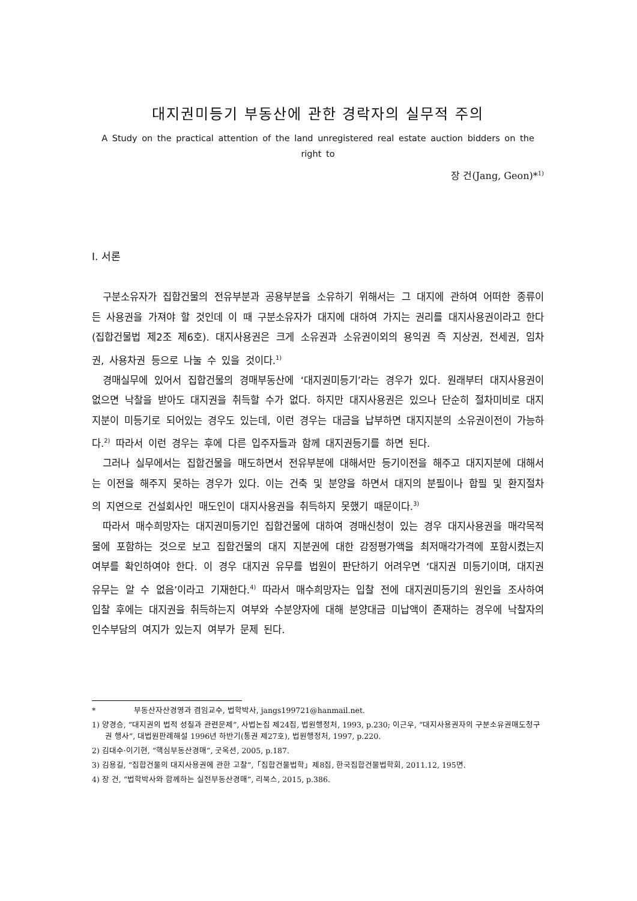대지권미등기 부동산에 관한 경락자의 실무적 주의
A Study on the practical attention of the land unregistered real estate auction bidders on the right to
장 건(Jang, Geon)*<sup>1)</sup>
Ⅰ. 서론
구분소유자가 집합건물의 전유부분과 공용부분을 소유하기 위해서는 그 대지에 관하여 어떠한 종류이든 사용권을 가져야 할 것인데 이 때 구분소유자가 대지에 대하여 가지는 권리를 대지사용권이라고 한다(집합건물법 제2조 제6호). 대지사용권은 크게 소유권과 소유권이외의 용익권 즉 지상권, 전세권, 임차권, 사용차권 등으로 나눌 수 있을 것이다.<sup>1)</sup>
경매실무에 있어서 집합건물의 경매부동산에 ‘대지권미등기’라는 경우가 있다. 원래부터 대지사용권이 없으면 낙찰을 받아도 대지권을 취득할 수가 없다. 하지만 대지사용권은 있으나 단순히 절차미비로 대지 지분이 미등기로 되어있는 경우도 있는데, 이런 경우는 대금을 납부하면 대지지분의 소유권이전이 가능하다.<sup>2)</sup> 따라서 이런 경우는 후에 다른 입주자들과 함께 대지권등기를 하면 된다.
그러나 실무에서는 집합건물을 매도하면서 전유부분에 대해서만 등기이전을 해주고 대지지분에 대해서는 이전을 해주지 못하는 경우가 있다. 이는 건축 및 분양을 하면서 대지의 분필이나 합필 및 환지절차의 지연으로 건설회사인 매도인이 대지사용권을 취득하지 못했기 때문이다.<sup>3)</sup>
따라서 매수희망자는 대지권미등기인 집합건물에 대하여 경매신청이 있는 경우 대지사용권을 매각목적물에 포함하는 것으로 보고 집합건물의 대지 지분권에 대한 감정평가액을 최저매각가격에 포함시켰는지 여부를 확인하여야 한다. 이 경우 대지권 유무를 법원이 판단하기 어려우면 ‘대지권 미등기이며, 대지권 유무는 알 수 없음’이라고 기재한다.<sup>4)</sup> 따라서 매수희망자는 입찰 전에 대지권미등기의 원인을 조사하여 입찰 후에는 대지권을 취득하는지 여부와 수분양자에 대해 분양대금 미납액이 존재하는 경우에 낙찰자의 인수부담의 여지가 있는지 여부가 문제 된다.
* 부동산자산경영과 겸임교수, 법학박사, jangs199721@hanmail.net.
1) 양경승, “대지권의 법적 성질과 관련문제”, 사법논집 제24집, 법원행정처, 1993, p.230; 이근우, “대지사용권자의 구분소유권매도청구권 행사”, 대법원판례해설 1996년 하반기(통권 제27호), 법원행정처, 1997, p.220.
2) 김대수·이기현, “핵심부동산경매”, 굿옥션, 2005, p.187.
3) 김용길, “집합건물의 대지사용권에 관한 고찰”,「집합건물법학」제8집, 한국집합건물법학회, 2011.12, 195면.
4) 장 건, “법학박사와 함께하는 실전부동산경매”, 리북스, 2015, p.386.